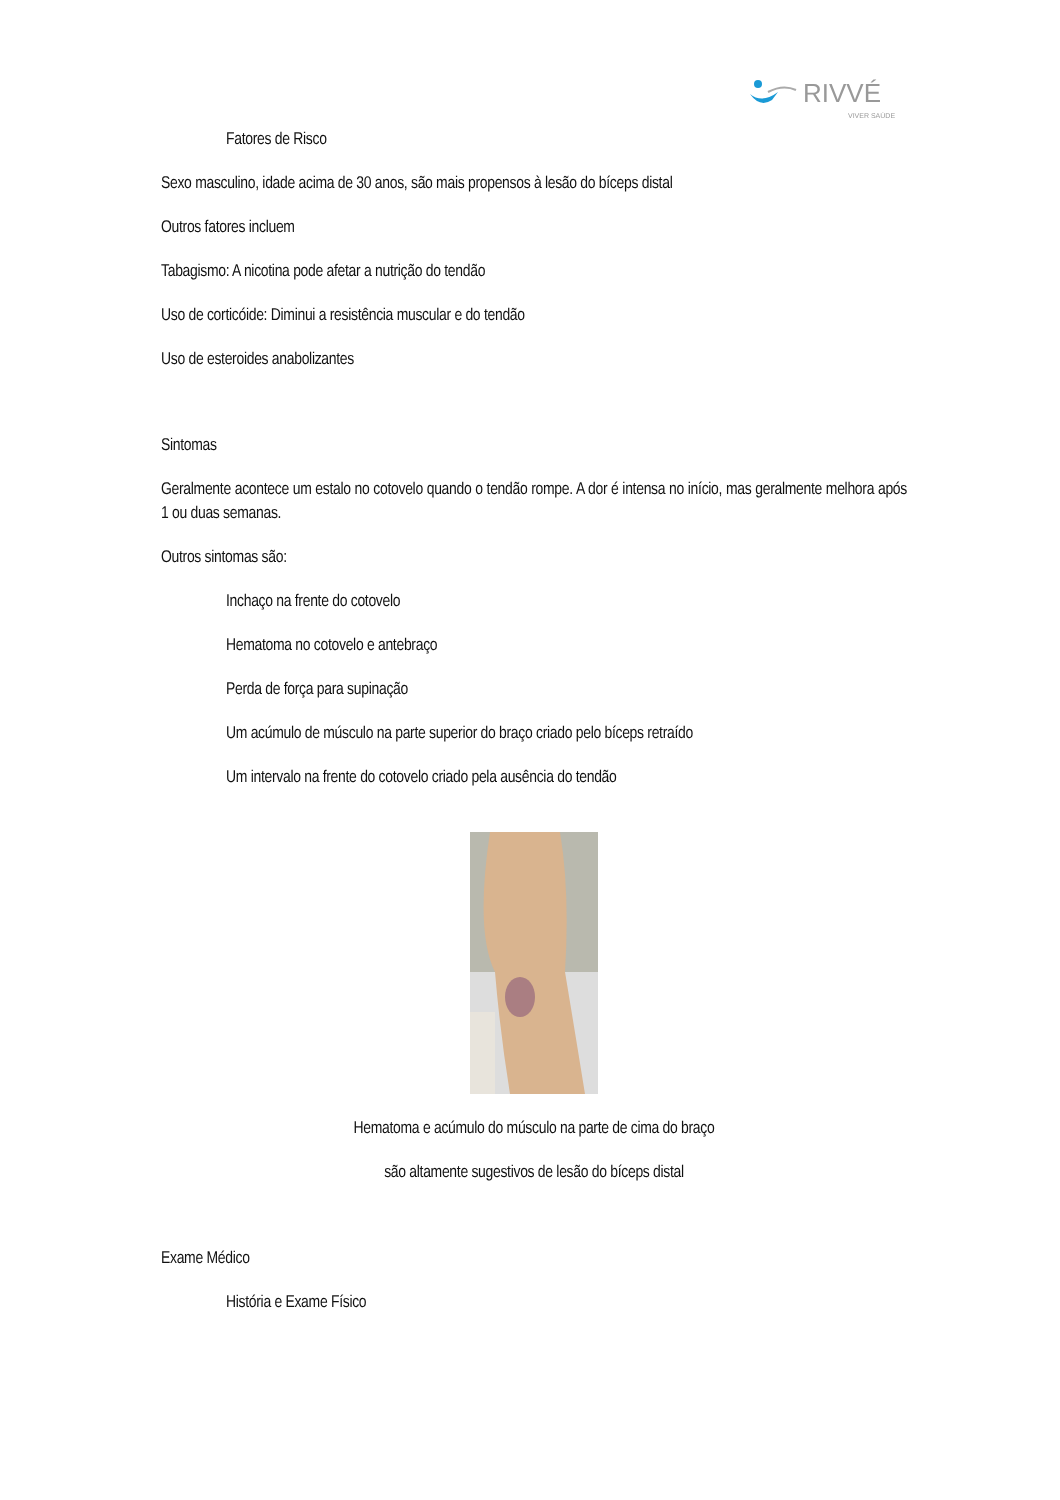RIVVÉ
VIVER SAÚDE
Fatores de Risco
Sexo masculino, idade acima de 30 anos, são mais propensos à lesão do bíceps distal
Outros fatores incluem
Tabagismo: A nicotina pode afetar a nutrição do tendão
Uso de corticóide: Diminui a resistência muscular e do tendão
Uso de esteroides anabolizantes
Sintomas
Geralmente acontece um estalo no cotovelo quando o tendão rompe. A dor é intensa no início, mas geralmente melhora após 1 ou duas semanas.
Outros sintomas são:
Inchaço na frente do cotovelo
Hematoma no cotovelo e antebraço
Perda de força para supinação
Um acúmulo de músculo na parte superior do braço criado pelo bíceps retraído
Um intervalo na frente do cotovelo criado pela ausência do tendão
Hematoma e acúmulo do músculo na parte de cima do braço
são altamente sugestivos de lesão do bíceps distal
Exame Médico
História e Exame Físico